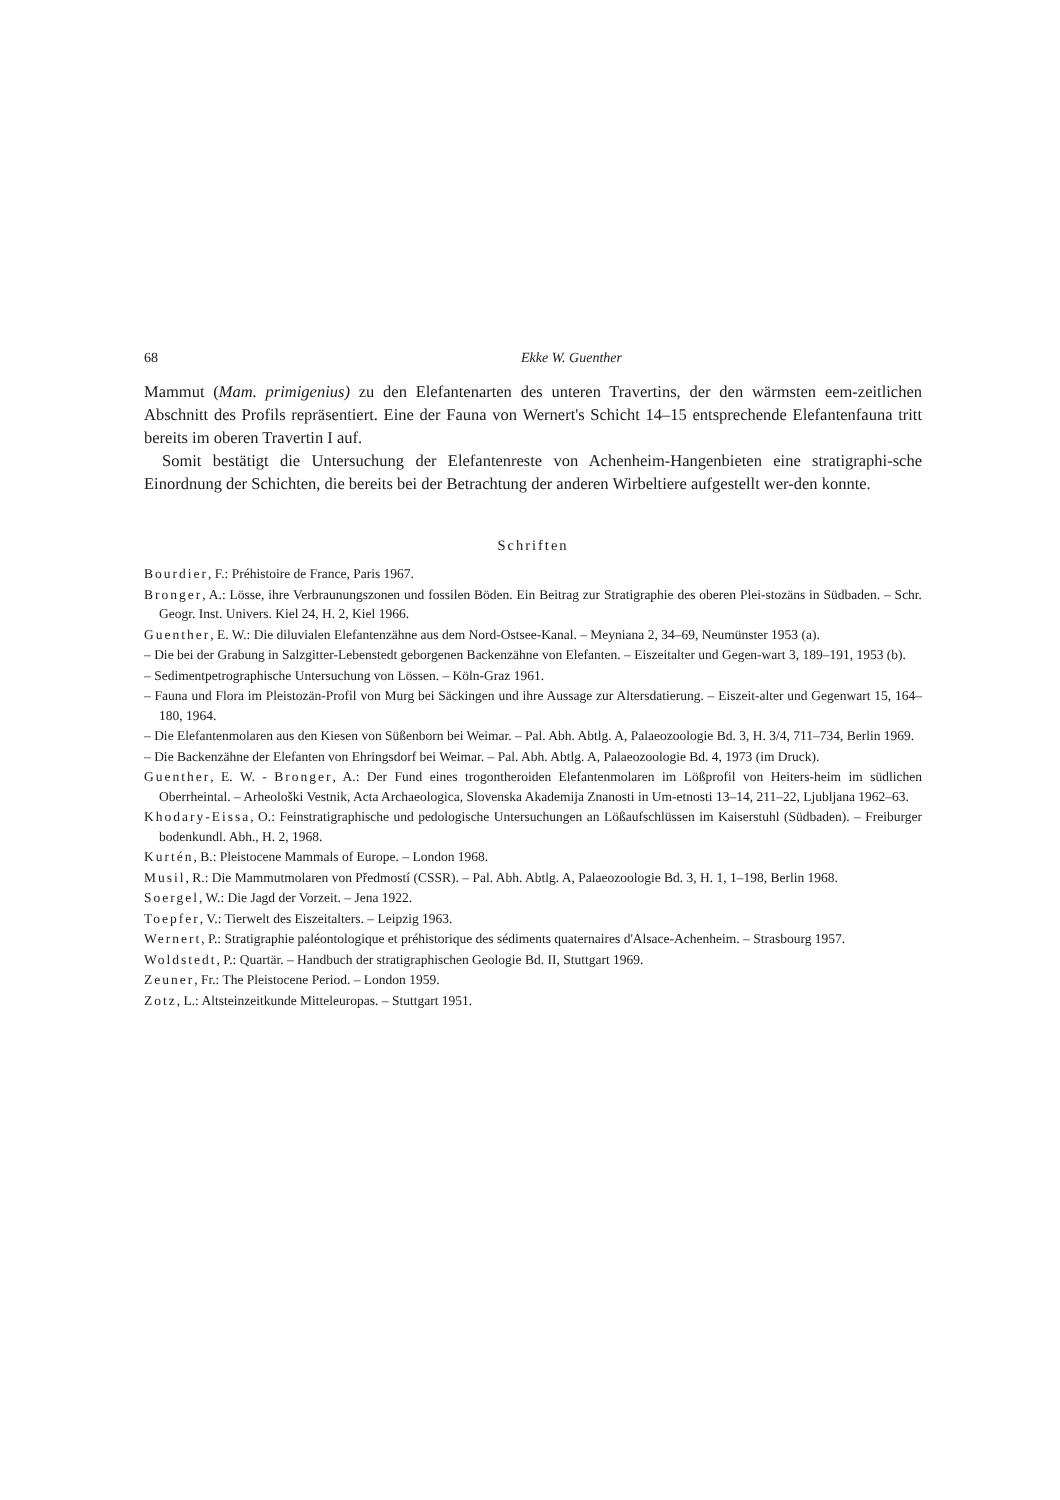68 Ekke W. Guenther
Mammut (Mam. primigenius) zu den Elefantenarten des unteren Travertins, der den wärmsten eem-zeitlichen Abschnitt des Profils repräsentiert. Eine der Fauna von Wernert's Schicht 14–15 entsprechende Elefantenfauna tritt bereits im oberen Travertin I auf.
Somit bestätigt die Untersuchung der Elefantenreste von Achenheim-Hangenbieten eine stratigraphi-sche Einordnung der Schichten, die bereits bei der Betrachtung der anderen Wirbeltiere aufgestellt wer-den konnte.
Schriften
Bourdier, F.: Préhistoire de France, Paris 1967.
Bronger, A.: Lösse, ihre Verbraunungszonen und fossilen Böden. Ein Beitrag zur Stratigraphie des oberen Plei-stozäns in Südbaden. – Schr. Geogr. Inst. Univers. Kiel 24, H. 2, Kiel 1966.
Guenther, E. W.: Die diluvialen Elefantenzähne aus dem Nord-Ostsee-Kanal. – Meyniana 2, 34–69, Neumünster 1953 (a).
– Die bei der Grabung in Salzgitter-Lebenstedt geborgenen Backenzähne von Elefanten. – Eiszeitalter und Gegen-wart 3, 189–191, 1953 (b).
– Sedimentpetrographische Untersuchung von Lössen. – Köln-Graz 1961.
– Fauna und Flora im Pleistozän-Profil von Murg bei Säckingen und ihre Aussage zur Altersdatierung. – Eiszeit-alter und Gegenwart 15, 164–180, 1964.
– Die Elefantenmolaren aus den Kiesen von Süßenborn bei Weimar. – Pal. Abh. Abtlg. A, Palaeozoologie Bd. 3, H. 3/4, 711–734, Berlin 1969.
– Die Backenzähne der Elefanten von Ehringsdorf bei Weimar. – Pal. Abh. Abtlg. A, Palaeozoologie Bd. 4, 1973 (im Druck).
Guenther, E. W. - Bronger, A.: Der Fund eines trogontheroiden Elefantenmolaren im Lößprofil von Heiters-heim im südlichen Oberrheintal. – Arheološki Vestnik, Acta Archaeologica, Slovenska Akademija Znanosti in Um-etnosti 13–14, 211–22, Ljubljana 1962–63.
Khodary-Eissa, O.: Feinstratigraphische und pedologische Untersuchungen an Lößaufschlüssen im Kaiserstuhl (Südbaden). – Freiburger bodenkundl. Abh., H. 2, 1968.
Kurtén, B.: Pleistocene Mammals of Europe. – London 1968.
Musil, R.: Die Mammutmolaren von Předmostí (CSSR). – Pal. Abh. Abtlg. A, Palaeozoologie Bd. 3, H. 1, 1–198, Berlin 1968.
Soergel, W.: Die Jagd der Vorzeit. – Jena 1922.
Toepfer, V.: Tierwelt des Eiszeitalters. – Leipzig 1963.
Wernert, P.: Stratigraphie paléontologique et préhistorique des sédiments quaternaires d'Alsace-Achenheim. – Strasbourg 1957.
Woldstedt, P.: Quartär. – Handbuch der stratigraphischen Geologie Bd. II, Stuttgart 1969.
Zeuner, Fr.: The Pleistocene Period. – London 1959.
Zotz, L.: Altsteinzeitkunde Mitteleuropas. – Stuttgart 1951.